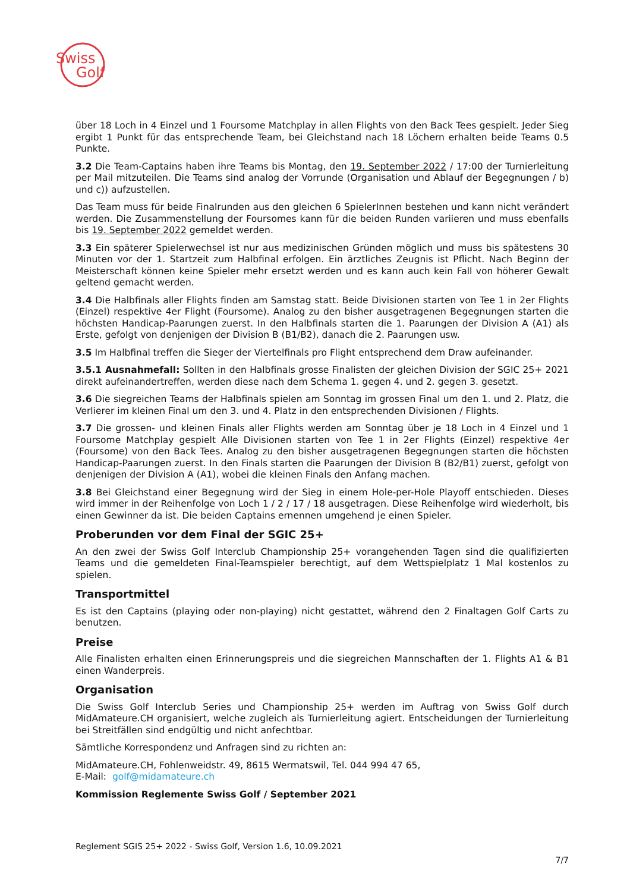Swiss
Golf
über 18 Loch in 4 Einzel und 1 Foursome Matchplay in allen Flights von den Back Tees gespielt. Jeder Sieg ergibt 1 Punkt für das entsprechende Team, bei Gleichstand nach 18 Löchern erhalten beide Teams 0.5 Punkte.
3.2 Die Team-Captains haben ihre Teams bis Montag, den 19. September 2022 / 17:00 der Turnierleitung per Mail mitzuteilen. Die Teams sind analog der Vorrunde (Organisation und Ablauf der Begegnungen / b) und c)) aufzustellen.
Das Team muss für beide Finalrunden aus den gleichen 6 SpielerInnen bestehen und kann nicht verändert werden. Die Zusammenstellung der Foursomes kann für die beiden Runden variieren und muss ebenfalls bis 19. September 2022 gemeldet werden.
3.3 Ein späterer Spielerwechsel ist nur aus medizinischen Gründen möglich und muss bis spätestens 30 Minuten vor der 1. Startzeit zum Halbfinal erfolgen. Ein ärztliches Zeugnis ist Pflicht. Nach Beginn der Meisterschaft können keine Spieler mehr ersetzt werden und es kann auch kein Fall von höherer Gewalt geltend gemacht werden.
3.4 Die Halbfinals aller Flights finden am Samstag statt. Beide Divisionen starten von Tee 1 in 2er Flights (Einzel) respektive 4er Flight (Foursome). Analog zu den bisher ausgetragenen Begegnungen starten die höchsten Handicap-Paarungen zuerst. In den Halbfinals starten die 1. Paarungen der Division A (A1) als Erste, gefolgt von denjenigen der Division B (B1/B2), danach die 2. Paarungen usw.
3.5 Im Halbfinal treffen die Sieger der Viertelfinals pro Flight entsprechend dem Draw aufeinander.
3.5.1 Ausnahmefall: Sollten in den Halbfinals grosse Finalisten der gleichen Division der SGIC 25+ 2021 direkt aufeinandertreffen, werden diese nach dem Schema 1. gegen 4. und 2. gegen 3. gesetzt.
3.6 Die siegreichen Teams der Halbfinals spielen am Sonntag im grossen Final um den 1. und 2. Platz, die Verlierer im kleinen Final um den 3. und 4. Platz in den entsprechenden Divisionen / Flights.
3.7 Die grossen- und kleinen Finals aller Flights werden am Sonntag über je 18 Loch in 4 Einzel und 1 Foursome Matchplay gespielt Alle Divisionen starten von Tee 1 in 2er Flights (Einzel) respektive 4er (Foursome) von den Back Tees. Analog zu den bisher ausgetragenen Begegnungen starten die höchsten Handicap-Paarungen zuerst. In den Finals starten die Paarungen der Division B (B2/B1) zuerst, gefolgt von denjenigen der Division A (A1), wobei die kleinen Finals den Anfang machen.
3.8 Bei Gleichstand einer Begegnung wird der Sieg in einem Hole-per-Hole Playoff entschieden. Dieses wird immer in der Reihenfolge von Loch 1 / 2 / 17 / 18 ausgetragen. Diese Reihenfolge wird wiederholt, bis einen Gewinner da ist. Die beiden Captains ernennen umgehend je einen Spieler.
Proberunden vor dem Final der SGIC 25+
An den zwei der Swiss Golf Interclub Championship 25+ vorangehenden Tagen sind die qualifizierten Teams und die gemeldeten Final-Teamspieler berechtigt, auf dem Wettspielplatz 1 Mal kostenlos zu spielen.
Transportmittel
Es ist den Captains (playing oder non-playing) nicht gestattet, während den 2 Finaltagen Golf Carts zu benutzen.
Preise
Alle Finalisten erhalten einen Erinnerungspreis und die siegreichen Mannschaften der 1. Flights A1 & B1 einen Wanderpreis.
Organisation
Die Swiss Golf Interclub Series und Championship 25+ werden im Auftrag von Swiss Golf durch MidAmateure.CH organisiert, welche zugleich als Turnierleitung agiert. Entscheidungen der Turnierleitung bei Streitfällen sind endgültig und nicht anfechtbar.
Sämtliche Korrespondenz und Anfragen sind zu richten an:
MidAmateure.CH, Fohlenweidstr. 49, 8615 Wermatswil, Tel. 044 994 47 65,
E-Mail: golf@midamateure.ch
Kommission Reglemente Swiss Golf / September 2021
Reglement SGIS 25+ 2022 - Swiss Golf, Version 1.6, 10.09.2021
7/7